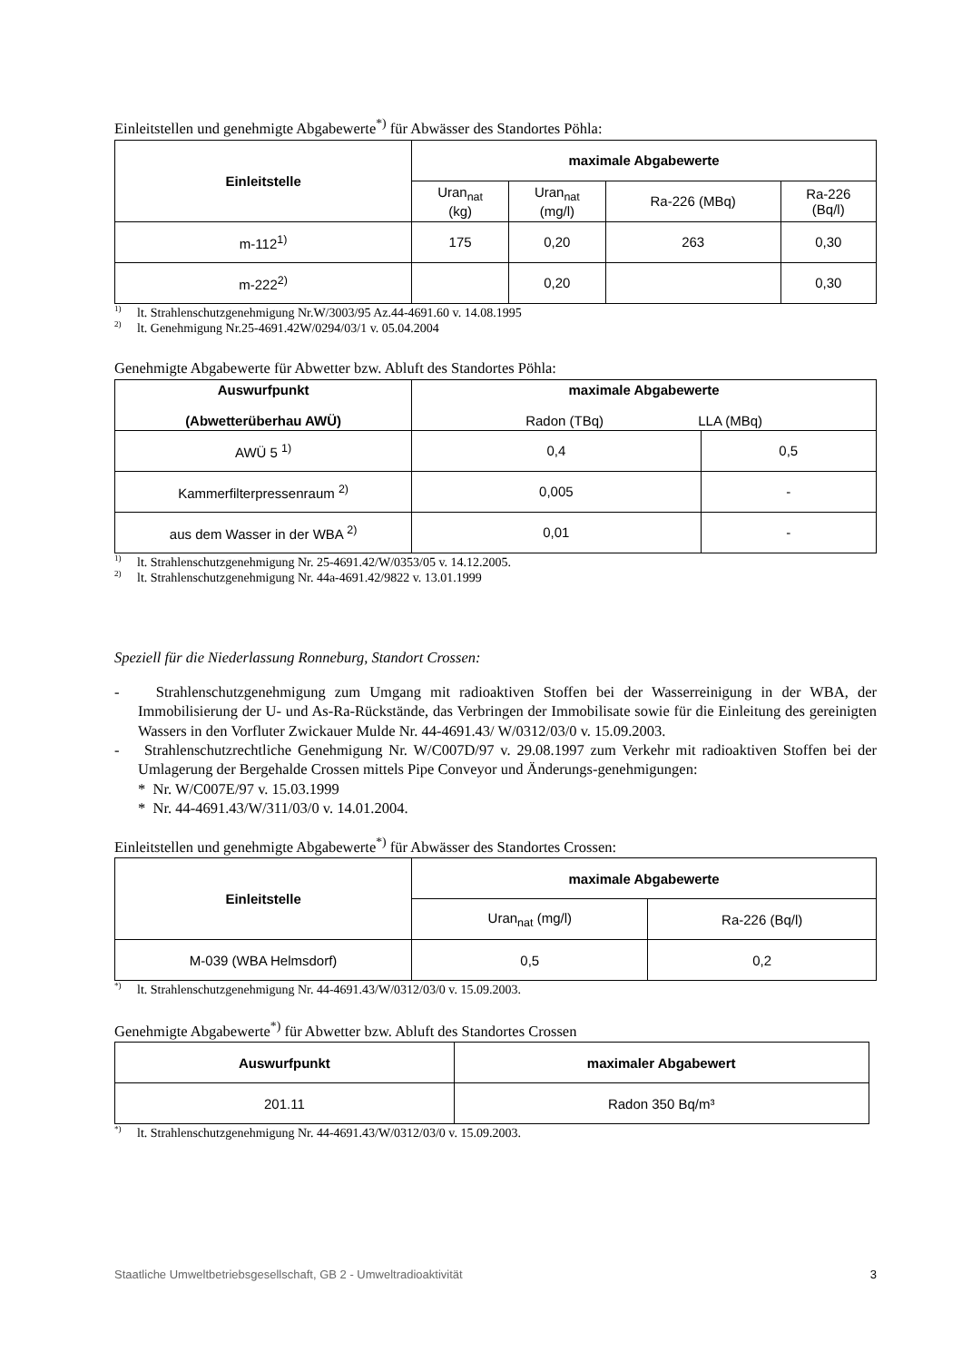Einleitstellen und genehmigte Abgabewerte<sup>*)</sup> für Abwässer des Standortes Pöhla:
| Einleitstelle | maximale Abgabewerte | | | |
| --- | --- | --- | --- | --- |
| | Uran<sub>nat</sub> (kg) | Uran<sub>nat</sub> (mg/l) | Ra-226 (MBq) | Ra-226 (Bq/l) |
| m-112<sup>1)</sup> | 175 | 0,20 | 263 | 0,30 |
| m-222<sup>2)</sup> | | 0,20 | | 0,30 |
<sup>1)</sup> lt. Strahlenschutzgenehmigung Nr.W/3003/95 Az.44-4691.60 v. 14.08.1995
<sup>2)</sup> lt. Genehmigung Nr.25-4691.42W/0294/03/1 v. 05.04.2004
Genehmigte Abgabewerte für Abwetter bzw. Abluft des Standortes Pöhla:
| Auswurfpunkt (Abwetterüberhau AWÜ) | maximale Abgabewerte Radon (TBq) LLA (MBq) | |
| --- | --- | --- |
| AWÜ 5 <sup>1)</sup> | 0,4 | 0,5 |
| Kammerfilterpressenraum <sup>2)</sup> | 0,005 | - |
| aus dem Wasser in der WBA <sup>2)</sup> | 0,01 | - |
<sup>1)</sup> lt. Strahlenschutzgenehmigung Nr. 25-4691.42/W/0353/05 v. 14.12.2005.
<sup>2)</sup> lt. Strahlenschutzgenehmigung Nr. 44a-4691.42/9822 v. 13.01.1999
Speziell für die Niederlassung Ronneburg, Standort Crossen:
- Strahlenschutzgenehmigung zum Umgang mit radioaktiven Stoffen bei der Wasserreinigung in der WBA, der Immobilisierung der U- und As-Ra-Rückstände, das Verbringen der Immobilisate sowie für die Einleitung des gereinigten Wassers in den Vorfluter Zwickauer Mulde Nr. 44-4691.43/ W/0312/03/0 v. 15.09.2003.
- Strahlenschutzrechtliche Genehmigung Nr. W/C007D/97 v. 29.08.1997 zum Verkehr mit radioaktiven Stoffen bei der Umlagerung der Bergehalde Crossen mittels Pipe Conveyor und Änderungs-genehmigungen:
* Nr. W/C007E/97 v. 15.03.1999
* Nr. 44-4691.43/W/311/03/0 v. 14.01.2004.
Einleitstellen und genehmigte Abgabewerte<sup>*)</sup> für Abwässer des Standortes Crossen:
| Einleitstelle | maximale Abgabewerte | |
| --- | --- | --- |
| | Uran<sub>nat</sub> (mg/l) | Ra-226 (Bq/l) |
| M-039 (WBA Helmsdorf) | 0,5 | 0,2 |
<sup>*)</sup> lt. Strahlenschutzgenehmigung Nr. 44-4691.43/W/0312/03/0 v. 15.09.2003.
Genehmigte Abgabewerte<sup>*)</sup> für Abwetter bzw. Abluft des Standortes Crossen
| Auswurfpunkt | maximaler Abgabewert |
| --- | --- |
| 201.11 | Radon 350 Bq/m³ |
<sup>*)</sup> lt. Strahlenschutzgenehmigung Nr. 44-4691.43/W/0312/03/0 v. 15.09.2003.
Staatliche Umweltbetriebsgesellschaft, GB 2 - Umweltradioaktivität 3